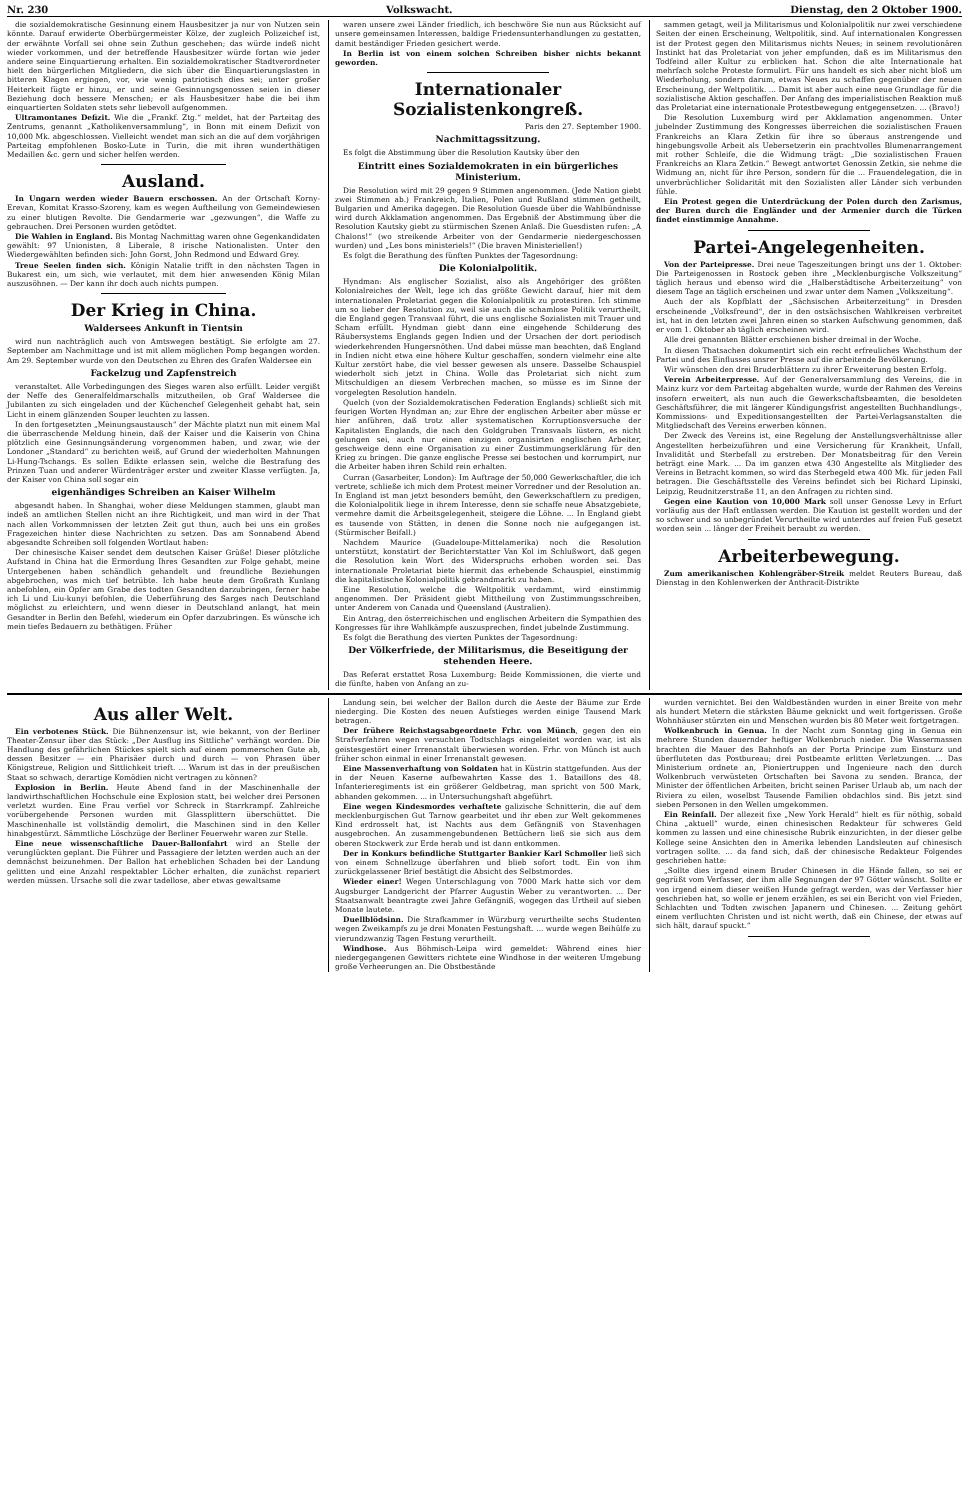Nr. 230 Volkswacht. Dienstag, den 2 Oktober 1900.
die sozialdemokratische Gesinnung einem Hausbesitzer ja nur von Nutzen sein könnte. Darauf erwiderte Oberbürgermeister Kölze, der zugleich Polizeichef ist, der erwähnte Vorfall sei ohne sein Zuthun geschehen; das würde indeß nicht wieder vorkommen, und der betreffende Hausbesitzer würde fortan wie jeder andere seine Einquartierung erhalten. Ein sozialdemokratischer Stadtverordneter hielt den bürgerlichen Mitgliedern, die sich über die Einquartierungslasten in bitteren Klagen ergingen, vor, wie wenig patriotisch dies sei; unter großer Heiterkeit fügte er hinzu, er und seine Gesinnungsgenossen seien in dieser Beziehung doch bessere Menschen; er als Hausbesitzer habe die bei ihm einquartierten Soldaten stets sehr liebevoll aufgenommen.
Ultramontanes Defizit. Wie die „Frankf. Ztg.“ meldet, hat der Parteitag des Zentrums, genannt „Katholikenversammlung“, in Bonn mit einem Defizit von 10,000 Mk. abgeschlossen. Vielleicht wendet man sich an die auf dem vorjährigen Parteitag empfohlenen Bosko-Lute in Turin, die mit ihren wunderthätigen Medaillen &c. gern und sicher helfen werden.
Ausland.
In Ungarn werden wieder Bauern erschossen. An der Ortschaft Korny-Erevan, Komitat Krasso-Szoreny, kam es wegen Auftheilung von Gemeindewiesen zu einer blutigen Revolte. Die Gendarmerie war „gezwungen“, die Waffe zu gebrauchen. Drei Personen wurden getödtet.
Die Wahlen in England. Bis Montag Nachmittag waren ohne Gegenkandidaten gewählt: 97 Unionisten, 8 Liberale, 8 irische Nationalisten. Unter den Wiedergewählten befinden sich: John Gorst, John Redmond und Edward Grey.
Treue Seelen finden sich. Königin Natalie trifft in den nächsten Tagen in Bukarest ein, um sich, wie verlautet, mit dem hier anwesenden König Milan auszusöhnen. — Der kann ihr doch auch nichts pumpen.
Der Krieg in China.
Waldersees Ankunft in Tientsin
wird nun nachträglich auch von Amtswegen bestätigt. Sie erfolgte am 27. September am Nachmittage und ist mit allem möglichen Pomp begangen worden. Am 29. September wurde von den Deutschen zu Ehren des Grafen Waldersee ein
Fackelzug und Zapfenstreich
veranstaltet. Alle Vorbedingungen des Sieges waren also erfüllt. Leider vergißt der Neffe des Generalfeldmarschalls mitzutheilen, ob Graf Waldersee die Jubilanten zu sich eingeladen und der Küchenchef Gelegenheit gehabt hat, sein Licht in einem glänzenden Souper leuchten zu lassen.
In den fortgesetzten „Meinungsaustausch“ der Mächte platzt nun mit einem Mal die überraschende Meldung hinein, daß der Kaiser und die Kaiserin von China plötzlich eine Gesinnungsänderung vorgenommen haben, und zwar, wie der Londoner „Standard“ zu berichten weiß, auf Grund der wiederholten Mahnungen Li-Hung-Tschangs. Es sollen Edikte erlassen sein, welche die Bestrafung des Prinzen Tuan und anderer Würdenträger erster und zweiter Klasse verfügten. Ja, der Kaiser von China soll sogar ein
eigenhändiges Schreiben an Kaiser Wilhelm
abgesandt haben. In Shanghai, woher diese Meldungen stammen, glaubt man indeß an amtlichen Stellen nicht an ihre Richtigkeit, und man wird in der That nach allen Vorkommnissen der letzten Zeit gut thun, auch bei uns ein großes Fragezeichen hinter diese Nachrichten zu setzen. Das am Sonnabend Abend abgesandte Schreiben soll folgenden Wortlaut haben:
Der chinesische Kaiser sendet dem deutschen Kaiser Grüße! Dieser plötzliche Aufstand in China hat die Ermordung Ihres Gesandten zur Folge gehabt, meine Untergebenen haben schändlich gehandelt und freundliche Beziehungen abgebrochen, was mich tief betrübte. Ich habe heute dem Großrath Kunlang anbefohlen, ein Opfer am Grabe des todten Gesandten darzubringen, ferner habe ich Li und Liu-kunyi befohlen, die Ueberführung des Sarges nach Deutschland möglichst zu erleichtern, und wenn dieser in Deutschland anlangt, hat mein Gesandter in Berlin den Befehl, wiederum ein Opfer darzubringen. Es wünsche ich mein tiefes Bedauern zu bethätigen. Früher
waren unsere zwei Länder friedlich, ich beschwöre Sie nun aus Rücksicht auf unsere gemeinsamen Interessen, baldige Friedensunterhandlungen zu gestatten, damit beständiger Frieden gesichert werde.
In Berlin ist von einem solchen Schreiben bisher nichts bekannt geworden.
Internationaler Sozialistenkongreß.
Paris den 27. September 1900.
Nachmittagssitzung.
Es folgt die Abstimmung über die Resolution Kautsky über den
Eintritt eines Sozialdemokraten in ein bürgerliches Ministerium.
Die Resolution wird mit 29 gegen 9 Stimmen angenommen. (Jede Nation giebt zwei Stimmen ab.) Frankreich, Italien, Polen und Rußland stimmen getheilt, Bulgarien und Amerika dagegen. Die Resolution Guesde über die Wahlbündnisse wird durch Akklamation angenommen. Das Ergebniß der Abstimmung über die Resolution Kautsky giebt zu stürmischen Szenen Anlaß. Die Guesdisten rufen: „A Chalons!“ (wo streikende Arbeiter von der Gendarmerie niedergeschossen wurden) und „Les bons ministeriels!“ (Die braven Ministeriellen!)
Es folgt die Berathung des fünften Punktes der Tagesordnung:
Die Kolonialpolitik.
Hyndman: Als englischer Sozialist, also als Angehöriger des größten Kolonialreiches der Welt, lege ich das größte Gewicht darauf, hier mit dem internationalen Proletariat gegen die Kolonialpolitik zu protestiren. Ich stimme um so lieber der Resolution zu, weil sie auch die schamlose Politik verurtheilt, die England gegen Transvaal führt, die uns englische Sozialisten mit Trauer und Scham erfüllt. Hyndman giebt dann eine eingehende Schilderung des Räubersystems Englands gegen Indien und der Ursachen der dort periodisch wiederkehrenden Hungersnöthen. Und dabei müsse man beachten, daß England in Indien nicht etwa eine höhere Kultur geschaffen, sondern vielmehr eine alte Kultur zerstört habe, die viel besser gewesen als unsere. Dasselbe Schauspiel wiederholt sich jetzt in China. Wolle das Proletariat sich nicht zum Mitschuldigen an diesem Verbrechen machen, so müsse es im Sinne der vorgelegten Resolution handeln.
Quelch (von der Sozialdemokratischen Federation Englands) schließt sich mit feurigen Worten Hyndman an; zur Ehre der englischen Arbeiter aber müsse er hier anführen, daß trotz aller systematischen Korruptionsversuche der Kapitalisten Englands, die nach den Goldgruben Transvaals lüstern, es nicht gelungen sei, auch nur einen einzigen organisirten englischen Arbeiter, geschweige denn eine Organisation zu einer Zustimmungserklärung für den Krieg zu bringen. Die ganze englische Presse sei bestochen und korrumpirt, nur die Arbeiter haben ihren Schild rein erhalten.
Curran (Gasarbeiter, London): Im Auftrage der 50,000 Gewerkschaftler, die ich vertrete, schließe ich mich dem Protest meiner Vorredner und der Resolution an. In England ist man jetzt besonders bemüht, den Gewerkschaftlern zu predigen, die Kolonialpolitik liege in ihrem Interesse, denn sie schaffe neue Absatzgebiete, vermehre damit die Arbeitsgelegenheit, steigere die Löhne. ... In England giebt es tausende von Stätten, in denen die Sonne noch nie aufgegangen ist. (Stürmischer Beifall.)
Nachdem Maurice (Guadeloupe-Mittelamerika) noch die Resolution unterstützt, konstatirt der Berichterstatter Van Kol im Schlußwort, daß gegen die Resolution kein Wort des Widerspruchs erhoben worden sei. Das internationale Proletariat biete hiermit das erhebende Schauspiel, einstimmig die kapitalistische Kolonialpolitik gebrandmarkt zu haben.
Eine Resolution, welche die Weltpolitik verdammt, wird einstimmig angenommen. Der Präsident giebt Mittheilung von Zustimmungsschreiben, unter Anderem von Canada und Queensland (Australien).
Ein Antrag, den österreichischen und englischen Arbeitern die Sympathien des Kongresses für ihre Wahlkämpfe auszusprechen, findet jubelnde Zustimmung.
Es folgt die Berathung des vierten Punktes der Tagesordnung:
Der Völkerfriede, der Militarismus, die Beseitigung der stehenden Heere.
Das Referat erstattet Rosa Luxemburg: Beide Kommissionen, die vierte und die fünfte, haben von Anfang an zu-
sammen getagt, weil ja Militarismus und Kolonialpolitik nur zwei verschiedene Seiten der einen Erscheinung, Weltpolitik, sind. Auf internationalen Kongressen ist der Protest gegen den Militarismus nichts Neues; in seinem revolutionären Instinkt hat das Proletariat von jeher empfunden, daß es im Militarismus den Todfeind aller Kultur zu erblicken hat. Schon die alte Internationale hat mehrfach solche Proteste formulirt. Für uns handelt es sich aber nicht bloß um Wiederholung, sondern darum, etwas Neues zu schaffen gegenüber der neuen Erscheinung, der Weltpolitik. ... Damit ist aber auch eine neue Grundlage für die sozialistische Aktion geschaffen. Der Anfang des imperialistischen Reaktion muß das Proletariat eine internationale Protestbewegung entgegensetzen. ... (Bravo!)
Die Resolution Luxemburg wird per Akklamation angenommen. Unter jubelnder Zustimmung des Kongresses überreichen die sozialistischen Frauen Frankreichs an Klara Zetkin für ihre so überaus anstrengende und hingebungsvolle Arbeit als Uebersetzerin ein prachtvolles Blumenarrangement mit rother Schleife, die die Widmung trägt: „Die sozialistischen Frauen Frankreichs an Klara Zetkin.“ Bewegt antwortet Genossin Zetkin, sie nehme die Widmung an, nicht für ihre Person, sondern für die ... Frauendelegation, die in unverbrüchlicher Solidarität mit den Sozialisten aller Länder sich verbunden fühle.
Ein Protest gegen die Unterdrückung der Polen durch den Zarismus, der Buren durch die Engländer und der Armenier durch die Türken findet einstimmige Annahme.
Partei-Angelegenheiten.
Von der Parteipresse. Drei neue Tageszeitungen bringt uns der 1. Oktober: Die Parteigenossen in Rostock geben ihre „Mecklenburgische Volkszeitung“ täglich heraus und ebenso wird die „Halberstädtische Arbeiterzeitung“ von diesem Tage an täglich erscheinen und zwar unter dem Namen „Volkszeitung“.
Auch der als Kopfblatt der „Sächsischen Arbeiterzeitung“ in Dresden erscheinende „Volksfreund“, der in den ostsächsischen Wahlkreisen verbreitet ist, hat in den letzten zwei Jahren einen so starken Aufschwung genommen, daß er vom 1. Oktober ab täglich erscheinen wird.
Alle drei genannten Blätter erschienen bisher dreimal in der Woche.
In diesen Thatsachen dokumentirt sich ein recht erfreuliches Wachsthum der Partei und des Einflusses unsrer Presse auf die arbeitende Bevölkerung.
Wir wünschen den drei Bruderblättern zu ihrer Erweiterung besten Erfolg.
Verein Arbeiterpresse. Auf der Generalversammlung des Vereins, die in Mainz kurz vor dem Parteitag abgehalten wurde, wurde der Rahmen des Vereins insofern erweitert, als nun auch die Gewerkschaftsbeamten, die besoldeten Geschäftsführer, die mit längerer Kündigungsfrist angestellten Buchhandlungs-, Kommissions- und Expeditionsangestellten der Partei-Verlagsanstalten die Mitgliedschaft des Vereins erwerben können.
Der Zweck des Vereins ist, eine Regelung der Anstellungsverhältnisse aller Angestellten herbeizuführen und eine Versicherung für Krankheit, Unfall, Invalidität und Sterbefall zu erstreben. Der Monatsbeitrag für den Verein beträgt eine Mark. ... Da im ganzen etwa 430 Angestellte als Mitglieder des Vereins in Betracht kommen, so wird das Sterbegeld etwa 400 Mk. für jeden Fall betragen. Die Geschäftsstelle des Vereins befindet sich bei Richard Lipinski, Leipzig, Reudnitzerstraße 11, an den Anfragen zu richten sind.
Gegen eine Kaution von 10,000 Mark soll unser Genosse Levy in Erfurt vorläufig aus der Haft entlassen werden. Die Kaution ist gestellt worden und der so schwer und so unbegründet Verurtheilte wird unterdes auf freien Fuß gesetzt worden sein ... länger der Freiheit beraubt zu werden.
Arbeiterbewegung.
Zum amerikanischen Kohlengräber-Streik meldet Reuters Bureau, daß Dienstag in den Kohlenwerken der Anthracit-Distrikte
Aus aller Welt.
Ein verbotenes Stück. Die Bühnenzensur ist, wie bekannt, von der Berliner Theater-Zensur über das Stück: „Der Ausflug ins Sittliche“ verhängt worden. Die Handlung des gefährlichen Stückes spielt sich auf einem pommerschen Gute ab, dessen Besitzer — ein Pharisäer durch und durch — von Phrasen über Königstreue, Religion und Sittlichkeit trieft. ... Warum ist das in der preußischen Staat so schwach, derartige Komödien nicht vertragen zu können?
Explosion in Berlin. Heute Abend fand in der Maschinenhalle der landwirthschaftlichen Hochschule eine Explosion statt, bei welcher drei Personen verletzt wurden. Eine Frau verfiel vor Schreck in Starrkrampf. Zahlreiche vorübergehende Personen wurden mit Glassplittern überschüttet. Die Maschinenhalle ist vollständig demolirt, die Maschinen sind in den Keller hinabgestürzt. Sämmtliche Löschzüge der Berliner Feuerwehr waren zur Stelle.
Eine neue wissenschaftliche Dauer-Ballonfahrt wird an Stelle der verunglückten geplant. Die Führer und Passagiere der letzten werden auch an der demnächst beizunehmen. Der Ballon hat erheblichen Schaden bei der Landung gelitten und eine Anzahl respektabler Löcher erhalten, die zunächst repariert werden müssen. Ursache soll die zwar tadellose, aber etwas gewaltsame
Landung sein, bei welcher der Ballon durch die Aeste der Bäume zur Erde niederging. Die Kosten des neuen Aufstieges werden einige Tausend Mark betragen.
Der frühere Reichstagsabgeordnete Frhr. von Münch, gegen den ein Strafverfahren wegen versuchten Todtschlags eingeleitet worden war, ist als geistesgestört einer Irrenanstalt überwiesen worden. Frhr. von Münch ist auch früher schon einmal in einer Irrenanstalt gewesen.
Eine Massenverhaftung von Soldaten hat in Küstrin stattgefunden. Aus der in der Neuen Kaserne aufbewahrten Kasse des 1. Bataillons des 48. Infanterieregiments ist ein größerer Geldbetrag, man spricht von 500 Mark, abhanden gekommen. ... in Untersuchungshaft abgeführt.
Eine wegen Kindesmordes verhaftete galizische Schnitterin, die auf dem mecklenburgischen Gut Tarnow gearbeitet und ihr eben zur Welt gekommenes Kind erdrosselt hat, ist Nachts aus dem Gefängniß von Stavenhagen ausgebrochen. An zusammengebundenen Bettüchern ließ sie sich aus dem oberen Stockwerk zur Erde herab und ist dann entkommen.
Der in Konkurs befindliche Stuttgarter Bankier Karl Schmoller ließ sich von einem Schnellzuge überfahren und blieb sofort todt. Ein von ihm zurückgelassener Brief bestätigt die Absicht des Selbstmordes.
Wieder einer! Wegen Unterschlagung von 7000 Mark hatte sich vor dem Augsburger Landgericht der Pfarrer Augustin Weber zu verantworten. ... Der Staatsanwalt beantragte zwei Jahre Gefängniß, wogegen das Urtheil auf sieben Monate lautete.
Duellblödsinn. Die Strafkammer in Würzburg verurtheilte sechs Studenten wegen Zweikampfs zu je drei Monaten Festungshaft. ... wurde wegen Beihülfe zu vierundzwanzig Tagen Festung verurtheilt.
Windhose. Aus Böhmisch-Leipa wird gemeldet: Während eines hier niedergegangenen Gewitters richtete eine Windhose in der weiteren Umgebung große Verheerungen an. Die Obstbestände
wurden vernichtet. Bei den Waldbeständen wurden in einer Breite von mehr als hundert Metern die stärksten Bäume geknickt und weit fortgerissen. Große Wohnhäuser stürzten ein und Menschen wurden bis 80 Meter weit fortgetragen.
Wolkenbruch in Genua. In der Nacht zum Sonntag ging in Genua ein mehrere Stunden dauernder heftiger Wolkenbruch nieder. Die Wassermassen brachten die Mauer des Bahnhofs an der Porta Principe zum Einsturz und überfluteten das Postbureau; drei Postbeamte erlitten Verletzungen. ... Das Ministerium ordnete an, Pioniertruppen und Ingenieure nach den durch Wolkenbruch verwüsteten Ortschaften bei Savona zu senden. Branca, der Minister der öffentlichen Arbeiten, bricht seinen Pariser Urlaub ab, um nach der Riviera zu eilen, woselbst Tausende Familien obdachlos sind. Bis jetzt sind sieben Personen in den Wellen umgekommen.
Ein Reinfall. Der allezeit fixe „New York Herald“ hielt es für nöthig, sobald China „aktuell“ wurde, einen chinesischen Redakteur für schweres Geld kommen zu lassen und eine chinesische Rubrik einzurichten, in der dieser gelbe Kollege seine Ansichten den in Amerika lebenden Landsleuten auf chinesisch vortragen sollte. ... da fand sich, daß der chinesische Redakteur Folgendes geschrieben hatte:
„Sollte dies irgend einem Bruder Chinesen in die Hände fallen, so sei er gegrüßt vom Verfasser, der ihm alle Segnungen der 97 Götter wünscht. Sollte er von irgend einem dieser weißen Hunde gefragt werden, was der Verfasser hier geschrieben hat, so wolle er jenem erzählen, es sei ein Bericht von viel Frieden, Schlachten und Todten zwischen Japanern und Chinesen. ... Zeitung gehört einem verfluchten Christen und ist nicht werth, daß ein Chinese, der etwas auf sich hält, darauf spuckt.“